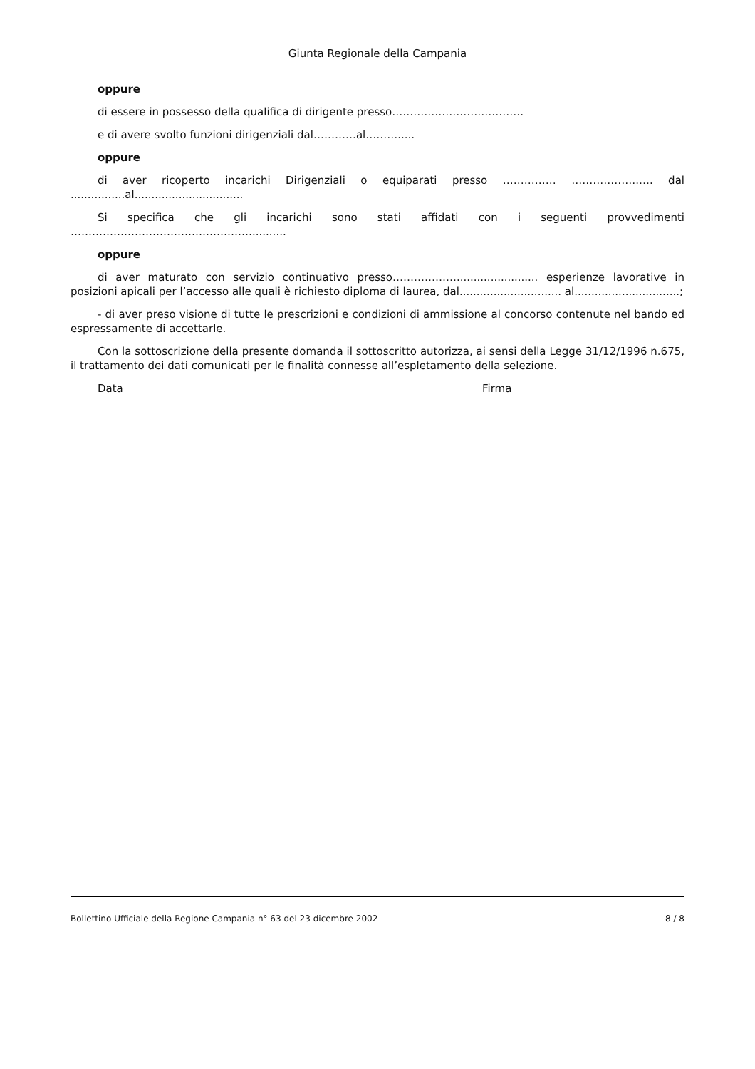Giunta Regionale della Campania
oppure
di essere in possesso della qualifica di dirigente presso……………………………….
e di avere svolto funzioni dirigenziali dal…………al……….....
oppure
di aver ricoperto incarichi Dirigenziali o equiparati presso …………… ……………….…. dal ................al................................
Si specifica che gli incarichi sono stati affidati con i seguenti provvedimenti ……………………………………………..........
oppure
di aver maturato con servizio continuativo presso………………........................ esperienze lavorative in posizioni apicali per l’accesso alle quali è richiesto diploma di laurea, dal.............................. al...............................;
- di aver preso visione di tutte le prescrizioni e condizioni di ammissione al concorso contenute nel bando ed espressamente di accettarle.
Con la sottoscrizione della presente domanda il sottoscritto autorizza, ai sensi della Legge 31/12/1996 n.675, il trattamento dei dati comunicati per le finalità connesse all’espletamento della selezione.
Data Firma
Bollettino Ufficiale della Regione Campania n° 63 del 23 dicembre 2002 8 / 8